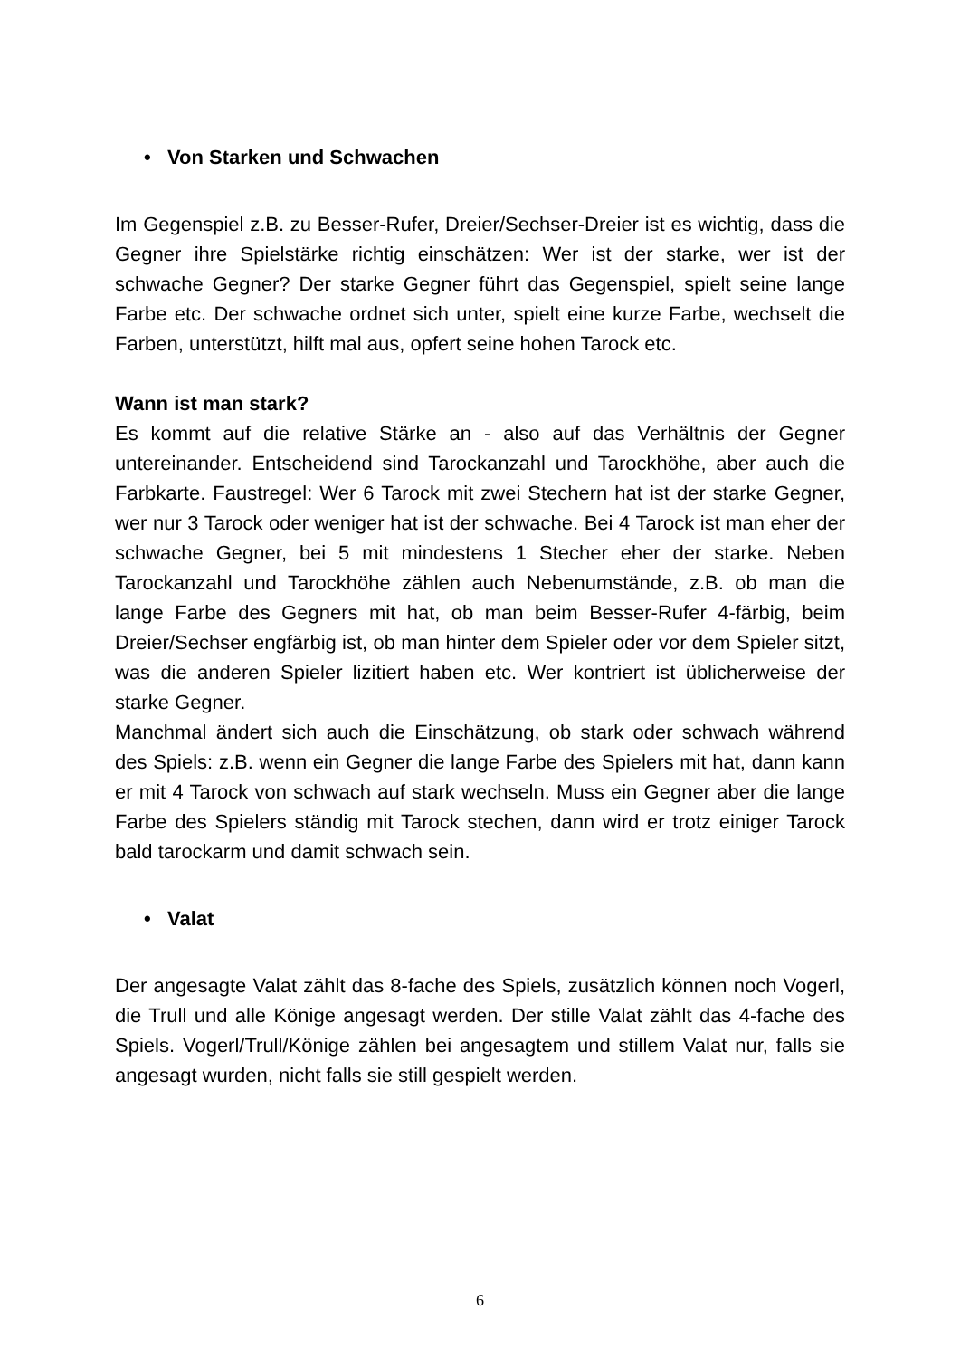• Von Starken und Schwachen
Im Gegenspiel z.B. zu Besser-Rufer, Dreier/Sechser-Dreier ist es wichtig, dass die Gegner ihre Spielstärke richtig einschätzen: Wer ist der starke, wer ist der schwache Gegner? Der starke Gegner führt das Gegenspiel, spielt seine lange Farbe etc. Der schwache ordnet sich unter, spielt eine kurze Farbe, wechselt die Farben, unterstützt, hilft mal aus, opfert seine hohen Tarock etc.
Wann ist man stark?
Es kommt auf die relative Stärke an - also auf das Verhältnis der Gegner untereinander. Entscheidend sind Tarockanzahl und Tarockhöhe, aber auch die Farbkarte. Faustregel: Wer 6 Tarock mit zwei Stechern hat ist der starke Gegner, wer nur 3 Tarock oder weniger hat ist der schwache. Bei 4 Tarock ist man eher der schwache Gegner, bei 5 mit mindestens 1 Stecher eher der starke. Neben Tarockanzahl und Tarockhöhe zählen auch Nebenumstände, z.B. ob man die lange Farbe des Gegners mit hat, ob man beim Besser-Rufer 4-färbig, beim Dreier/Sechser engfärbig ist, ob man hinter dem Spieler oder vor dem Spieler sitzt, was die anderen Spieler lizitiert haben etc. Wer kontriert ist üblicherweise der starke Gegner.
Manchmal ändert sich auch die Einschätzung, ob stark oder schwach während des Spiels: z.B. wenn ein Gegner die lange Farbe des Spielers mit hat, dann kann er mit 4 Tarock von schwach auf stark wechseln. Muss ein Gegner aber die lange Farbe des Spielers ständig mit Tarock stechen, dann wird er trotz einiger Tarock bald tarockarm und damit schwach sein.
• Valat
Der angesagte Valat zählt das 8-fache des Spiels, zusätzlich können noch Vogerl, die Trull und alle Könige angesagt werden. Der stille Valat zählt das 4-fache des Spiels. Vogerl/Trull/Könige zählen bei angesagtem und stillem Valat nur, falls sie angesagt wurden, nicht falls sie still gespielt werden.
6